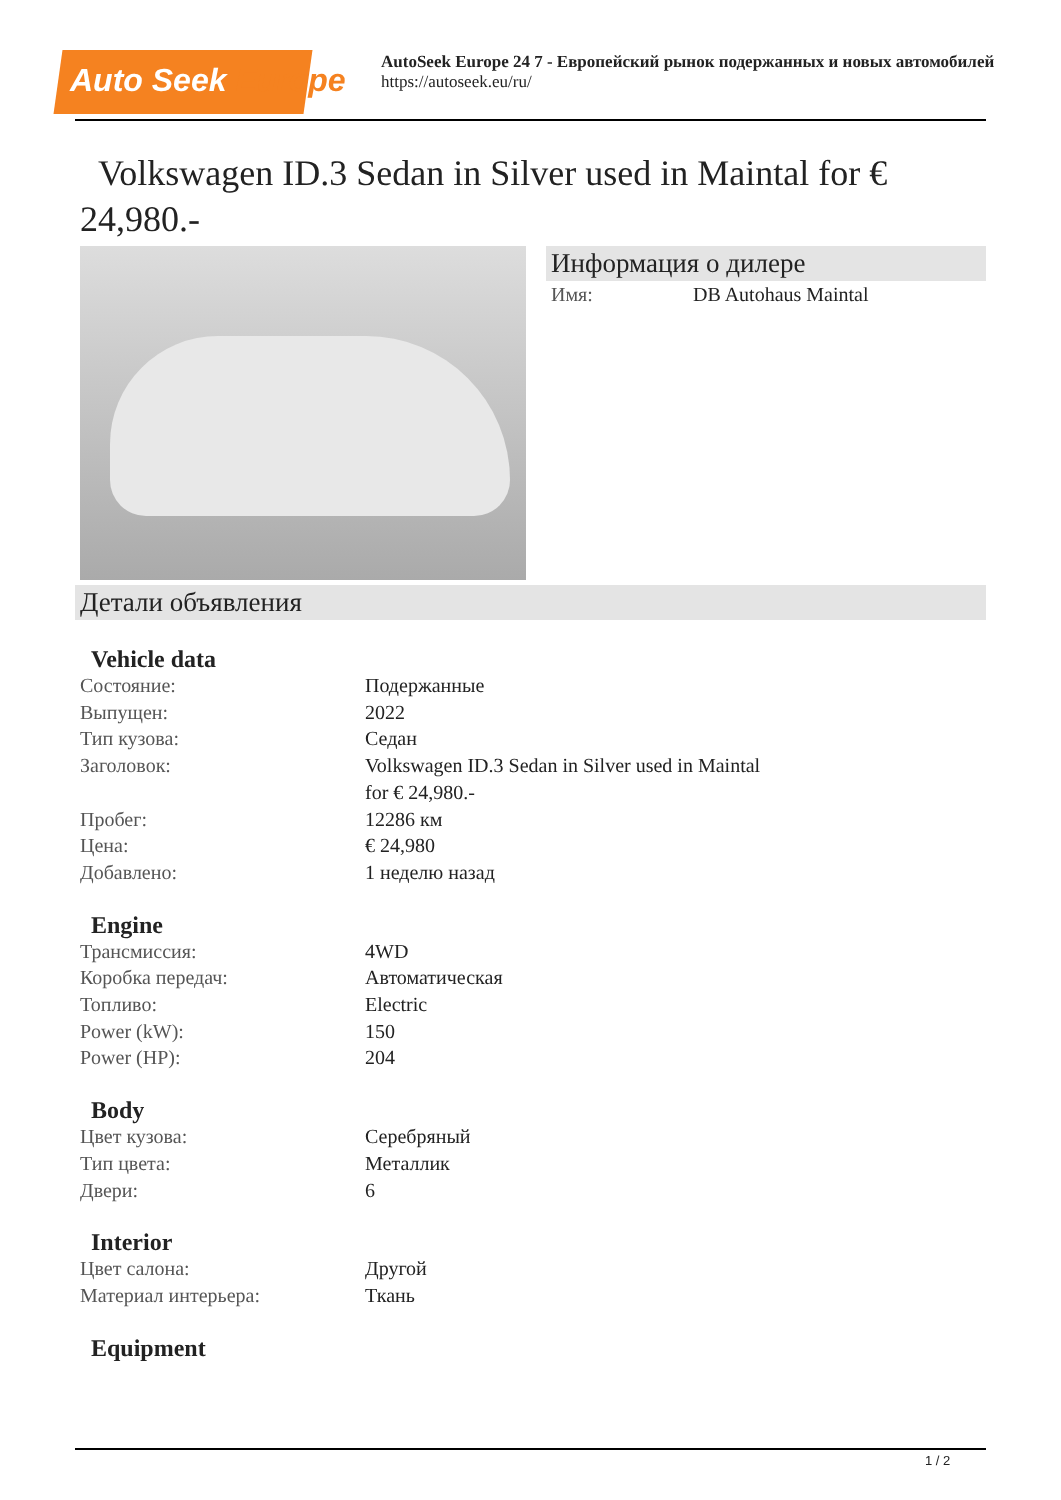Auto Seek Europe
AutoSeek Europe 24 7 - Европейский рынок подержанных и новых автомобилей
https://autoseek.eu/ru/
Volkswagen ID.3 Sedan in Silver used in Maintal for €
24,980.-
Информация о дилере
| Имя: | DB Autohaus Maintal |
Детали объявления
Vehicle data
| Состояние: | Подержанные |
| Выпущен: | 2022 |
| Тип кузова: | Седан |
| Заголовок: | Volkswagen ID.3 Sedan in Silver used in Maintal for € 24,980.- |
| Пробег: | 12286 км |
| Цена: | € 24,980 |
| Добавлено: | 1 неделю назад |
Engine
| Трансмиссия: | 4WD |
| Коробка передач: | Автоматическая |
| Топливо: | Electric |
| Power (kW): | 150 |
| Power (HP): | 204 |
Body
| Цвет кузова: | Серебряный |
| Тип цвета: | Металлик |
| Двери: | 6 |
Interior
| Цвет салона: | Другой |
| Материал интерьера: | Ткань |
Equipment
1 / 2